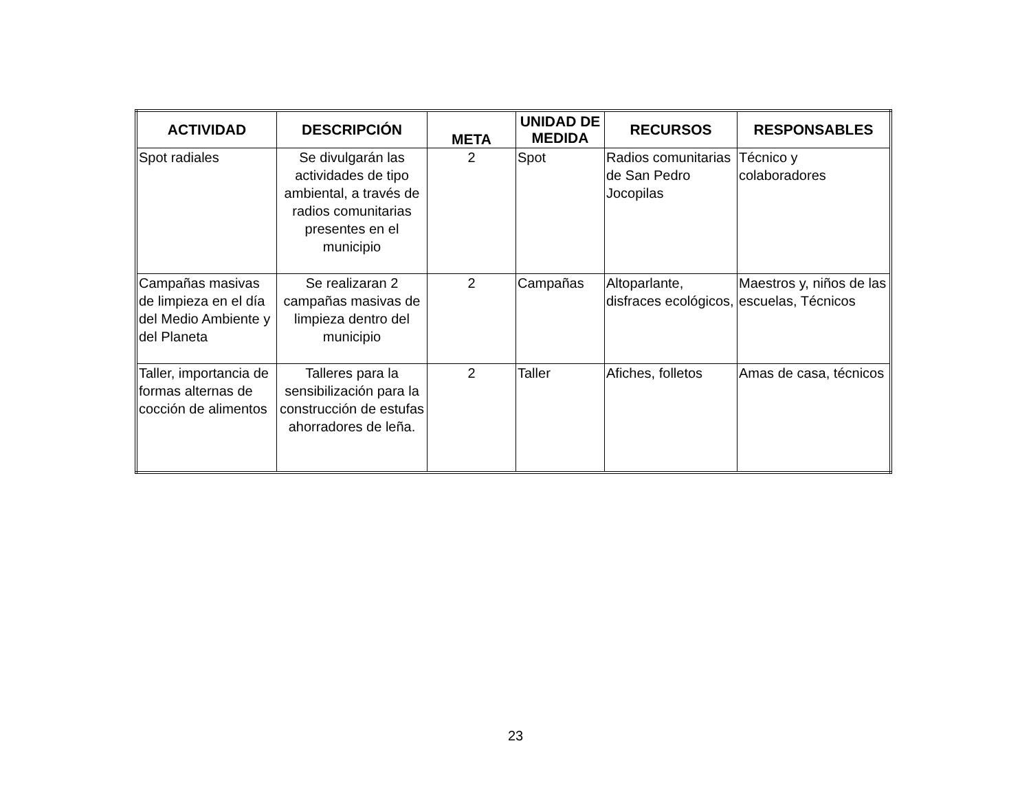| ACTIVIDAD | DESCRIPCIÓN | META | UNIDAD DE MEDIDA | RECURSOS | RESPONSABLES |
| --- | --- | --- | --- | --- | --- |
| Spot radiales | Se divulgarán las actividades de tipo ambiental, a través de radios comunitarias presentes en el municipio | 2 | Spot | Radios comunitarias de San Pedro Jocopilas | Técnico y colaboradores |
| Campañas masivas de limpieza en el día del Medio Ambiente y del Planeta | Se realizaran 2 campañas masivas de limpieza dentro del municipio | 2 | Campañas | Altoparlante, disfraces ecológicos, | Maestros y, niños de las escuelas, Técnicos |
| Taller, importancia de formas alternas de cocción de alimentos | Talleres para la sensibilización para la construcción de estufas ahorradores de leña. | 2 | Taller | Afiches, folletos | Amas de casa, técnicos |
23